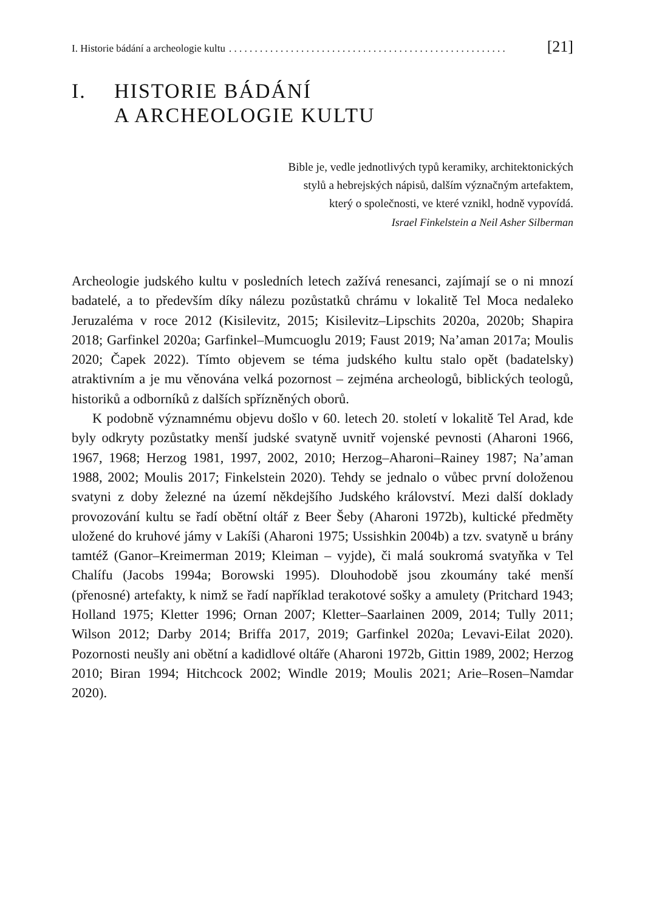I. Historie bádání a archeologie kultu. . . . . . . . . . . . . . . . . . . . . . . . . . . . . . . . . . . . . . . . . . . . . . . . . . . . . . [21]
I. HISTORIE BÁDÁNÍ
A ARCHEOLOGIE KULTU
Bible je, vedle jednotlivých typů keramiky, architektonických
stylů a hebrejských nápisů, dalším význačným artefaktem,
který o společnosti, ve které vznikl, hodně vypovídá.
Israel Finkelstein a Neil Asher Silberman
Archeologie judského kultu v posledních letech zažívá renesanci, zajímají se o ni mnozí badatelé, a to především díky nálezu pozůstatků chrámu v lokalitě Tel Moca nedaleko Jeruzaléma v roce 2012 (Kisilevitz, 2015; Kisilevitz–Lipschits 2020a, 2020b; Shapira 2018; Garfinkel 2020a; Garfinkel–Mumcuoglu 2019; Faust 2019; Na’aman 2017a; Moulis 2020; Čapek 2022). Tímto objevem se téma judského kultu stalo opět (badatelsky) atraktivním a je mu věnována velká pozornost – zejména archeologů, biblických teologů, historiků a odborníků z dalších spřízněných oborů.
K podobně významnému objevu došlo v 60. letech 20. století v lokalitě Tel Arad, kde byly odkryty pozůstatky menší judské svatyně uvnitř vojenské pevnosti (Aharoni 1966, 1967, 1968; Herzog 1981, 1997, 2002, 2010; Herzog–Aharoni–Rainey 1987; Na’aman 1988, 2002; Moulis 2017; Finkelstein 2020). Tehdy se jednalo o vůbec první doloženou svatyni z doby železné na území někdejšího Judského království. Mezi další doklady provozování kultu se řadí obětní oltář z Beer Šeby (Aharoni 1972b), kultické předměty uložené do kruhové jámy v Lakíši (Aharoni 1975; Ussishkin 2004b) a tzv. svatyně u brány tamtéž (Ganor–Kreimerman 2019; Kleiman – vyjde), či malá soukromá svatyňka v Tel Chalífu (Jacobs 1994a; Borowski 1995). Dlouhodobě jsou zkoumány také menší (přenosné) artefakty, k nimž se řadí například terakotové sošky a amulety (Pritchard 1943; Holland 1975; Kletter 1996; Ornan 2007; Kletter–Saarlainen 2009, 2014; Tully 2011; Wilson 2012; Darby 2014; Briffa 2017, 2019; Garfinkel 2020a; Levavi-Eilat 2020). Pozornosti neušly ani obětní a kadidlové oltáře (Aharoni 1972b, Gittin 1989, 2002; Herzog 2010; Biran 1994; Hitchcock 2002; Windle 2019; Moulis 2021; Arie–Rosen–Namdar 2020).